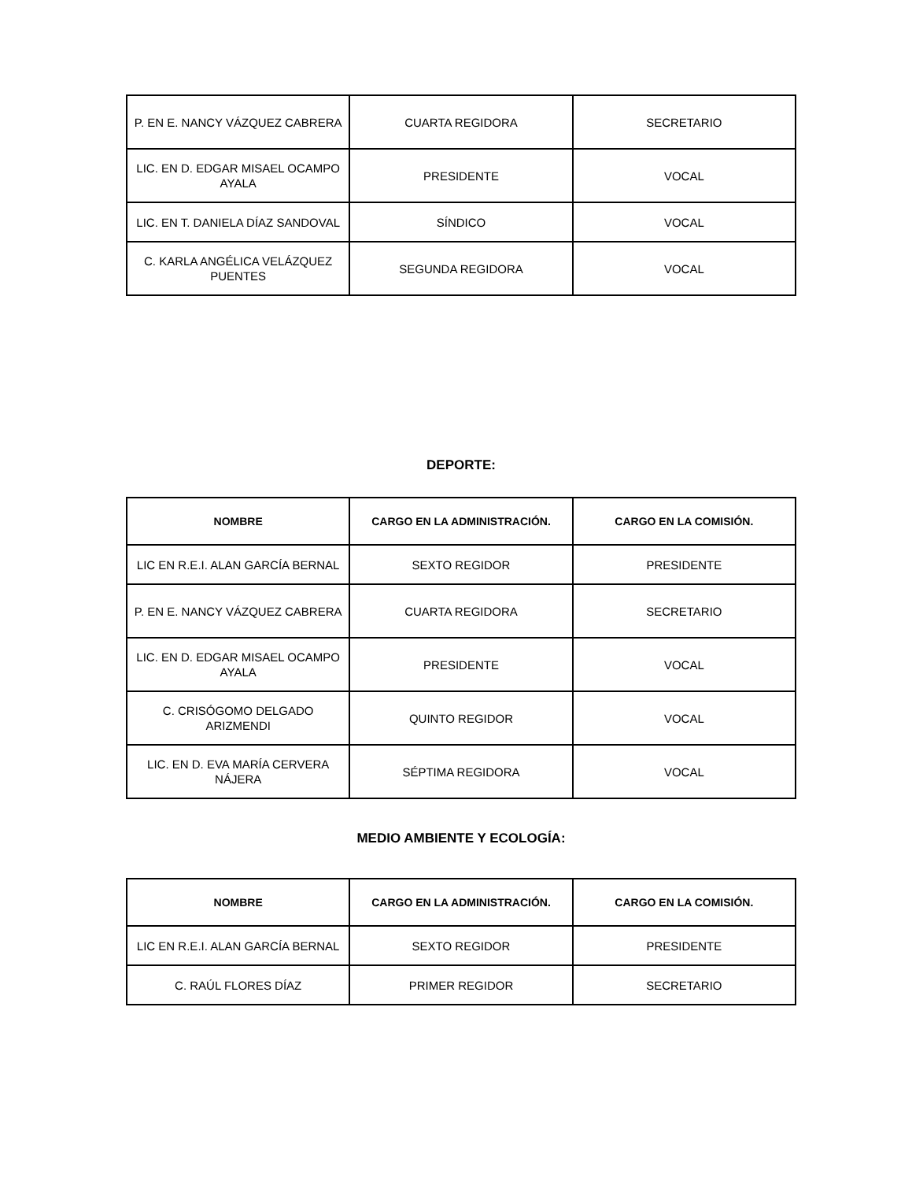| P. EN E. NANCY VÁZQUEZ CABRERA | CUARTA REGIDORA | SECRETARIO |
| LIC. EN D. EDGAR MISAEL OCAMPO AYALA | PRESIDENTE | VOCAL |
| LIC. EN T. DANIELA DÍAZ SANDOVAL | SÍNDICO | VOCAL |
| C. KARLA ANGÉLICA VELÁZQUEZ PUENTES | SEGUNDA REGIDORA | VOCAL |
DEPORTE:
| NOMBRE | CARGO EN LA ADMINISTRACIÓN. | CARGO EN LA COMISIÓN. |
| --- | --- | --- |
| LIC EN R.E.I. ALAN GARCÍA BERNAL | SEXTO REGIDOR | PRESIDENTE |
| P. EN E. NANCY VÁZQUEZ CABRERA | CUARTA REGIDORA | SECRETARIO |
| LIC. EN D. EDGAR MISAEL OCAMPO AYALA | PRESIDENTE | VOCAL |
| C. CRISÓGOMO DELGADO ARIZMENDI | QUINTO REGIDOR | VOCAL |
| LIC. EN D. EVA MARÍA CERVERA NÁJERA | SÉPTIMA REGIDORA | VOCAL |
MEDIO AMBIENTE Y ECOLOGÍA:
| NOMBRE | CARGO EN LA ADMINISTRACIÓN. | CARGO EN LA COMISIÓN. |
| --- | --- | --- |
| LIC EN R.E.I. ALAN GARCÍA BERNAL | SEXTO REGIDOR | PRESIDENTE |
| C. RAÚL FLORES DÍAZ | PRIMER REGIDOR | SECRETARIO |